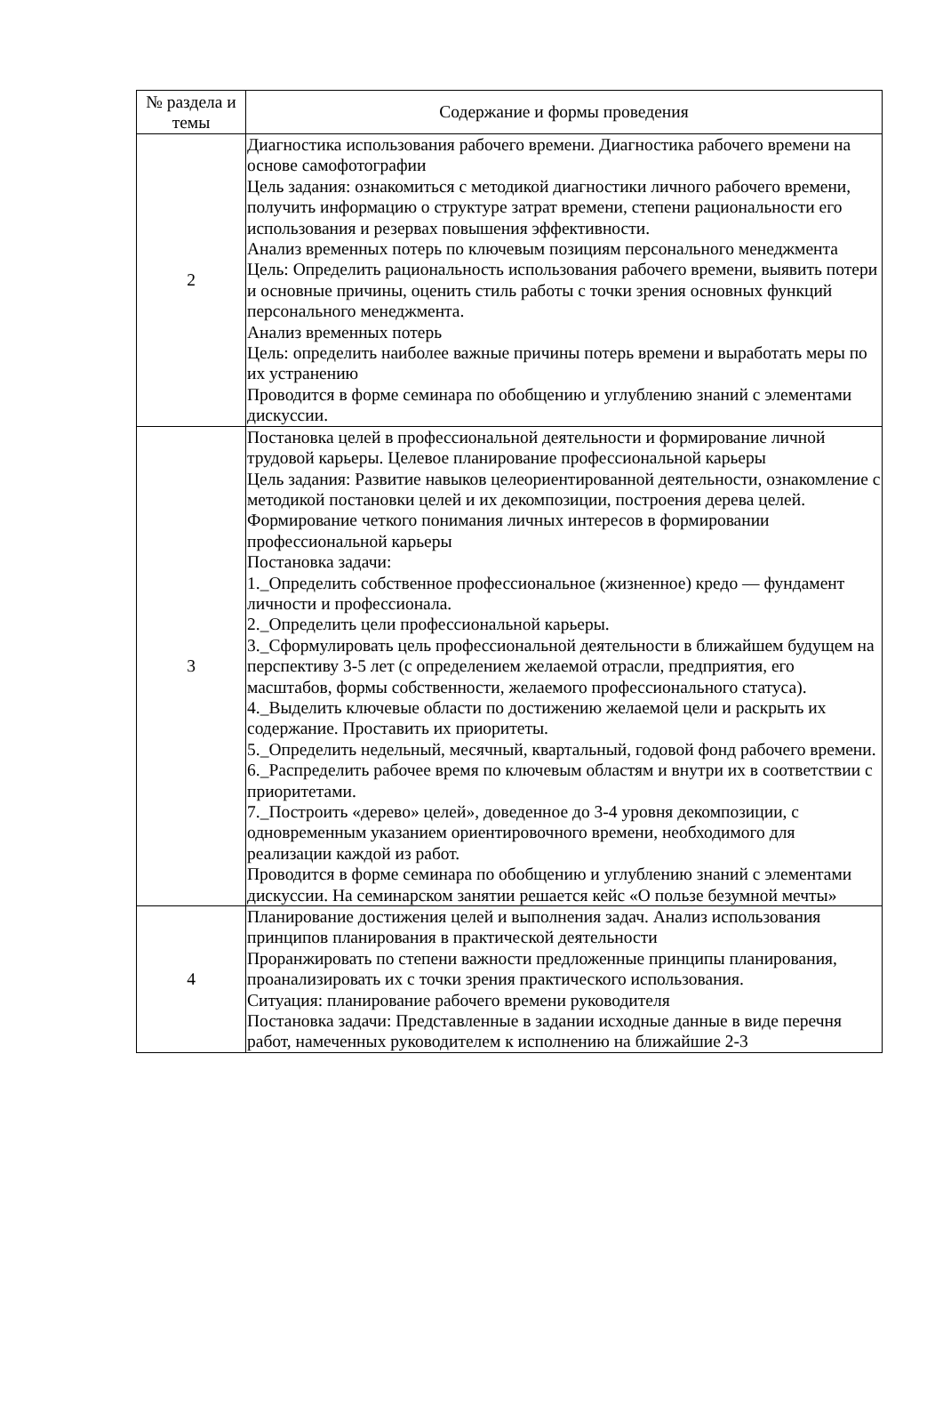| № раздела и темы | Содержание и формы проведения |
| --- | --- |
| 2 | Диагностика использования рабочего времени. Диагностика рабочего времени на основе самофотографии Цель задания: ознакомиться с методикой диагностики личного рабочего времени, получить информацию о структуре затрат времени, степени рациональности его использования и резервах повышения эффективности. Анализ временных потерь по ключевым позициям персонального менеджмента Цель: Определить рациональность использования рабочего времени, выявить потери и основные причины, оценить стиль работы с точки зрения основных функций персонального менеджмента. Анализ временных потерь Цель: определить наиболее важные причины потерь времени и выработать меры по их устранению Проводится в форме семинара по обобщению и углублению знаний с элементами дискуссии. |
| 3 | Постановка целей в профессиональной деятельности и формирование личной трудовой карьеры. Целевое планирование профессиональной карьеры Цель задания: Развитие навыков целеориентированной деятельности, ознакомление с методикой постановки целей и их декомпозиции, построения дерева целей. Формирование четкого понимания личных интересов в формировании профессиональной карьеры Постановка задачи: 1._Определить собственное профессиональное (жизненное) кредо — фундамент личности и профессионала. 2._Определить цели профессиональной карьеры. 3._Сформулировать цель профессиональной деятельности в ближайшем будущем на перспективу 3-5 лет (с определением желаемой отрасли, предприятия, его масштабов, формы собственности, желаемого профессионального статуса). 4._Выделить ключевые области по достижению желаемой цели и раскрыть их содержание. Проставить их приоритеты. 5._Определить недельный, месячный, квартальный, годовой фонд рабочего времени. 6._Распределить рабочее время по ключевым областям и внутри их в соответствии с приоритетами. 7._Построить «дерево» целей», доведенное до 3-4 уровня декомпозиции, с одновременным указанием ориентировочного времени, необходимого для реализации каждой из работ. Проводится в форме семинара по обобщению и углублению знаний с элементами дискуссии. На семинарском занятии решается кейс «О пользе безумной мечты» |
| 4 | Планирование достижения целей и выполнения задач. Анализ использования принципов планирования в практической деятельности Проранжировать по степени важности предложенные принципы планирования, проанализировать их с точки зрения практического использования. Ситуация: планирование рабочего времени руководителя Постановка задачи: Представленные в задании исходные данные в виде перечня работ, намеченных руководителем к исполнению на ближайшие 2-3 |